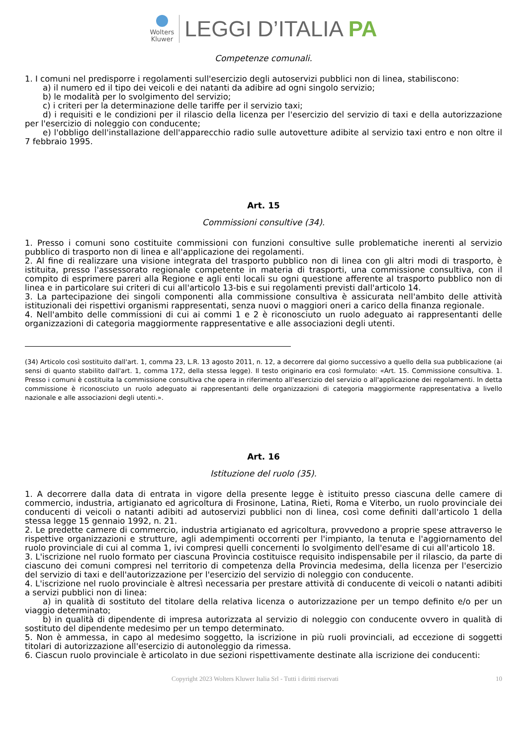Wolters
Kluwer
LEGGI D’ITALIA PA
Competenze comunali.
1. I comuni nel predisporre i regolamenti sull'esercizio degli autoservizi pubblici non di linea, stabiliscono:
a) il numero ed il tipo dei veicoli e dei natanti da adibire ad ogni singolo servizio;
b) le modalità per lo svolgimento del servizio;
c) i criteri per la determinazione delle tariffe per il servizio taxi;
d) i requisiti e le condizioni per il rilascio della licenza per l'esercizio del servizio di taxi e della autorizzazione per l'esercizio di noleggio con conducente;
e) l'obbligo dell'installazione dell'apparecchio radio sulle autovetture adibite al servizio taxi entro e non oltre il 7 febbraio 1995.
Art. 15
Commissioni consultive (34).
1. Presso i comuni sono costituite commissioni con funzioni consultive sulle problematiche inerenti al servizio pubblico di trasporto non di linea e all'applicazione dei regolamenti.
2. Al fine di realizzare una visione integrata del trasporto pubblico non di linea con gli altri modi di trasporto, è istituita, presso l'assessorato regionale competente in materia di trasporti, una commissione consultiva, con il compito di esprimere pareri alla Regione e agli enti locali su ogni questione afferente al trasporto pubblico non di linea e in particolare sui criteri di cui all'articolo 13-bis e sui regolamenti previsti dall'articolo 14.
3. La partecipazione dei singoli componenti alla commissione consultiva è assicurata nell'ambito delle attività istituzionali dei rispettivi organismi rappresentati, senza nuovi o maggiori oneri a carico della finanza regionale.
4. Nell'ambito delle commissioni di cui ai commi 1 e 2 è riconosciuto un ruolo adeguato ai rappresentanti delle organizzazioni di categoria maggiormente rappresentative e alle associazioni degli utenti.
(34) Articolo così sostituito dall'art. 1, comma 23, L.R. 13 agosto 2011, n. 12, a decorrere dal giorno successivo a quello della sua pubblicazione (ai sensi di quanto stabilito dall'art. 1, comma 172, della stessa legge). Il testo originario era così formulato: «Art. 15. Commissione consultiva. 1. Presso i comuni è costituita la commissione consultiva che opera in riferimento all'esercizio del servizio o all'applicazione dei regolamenti. In detta commissione è riconosciuto un ruolo adeguato ai rappresentanti delle organizzazioni di categoria maggiormente rappresentativa a livello nazionale e alle associazioni degli utenti.».
Art. 16
Istituzione del ruolo (35).
1. A decorrere dalla data di entrata in vigore della presente legge è istituito presso ciascuna delle camere di commercio, industria, artigianato ed agricoltura di Frosinone, Latina, Rieti, Roma e Viterbo, un ruolo provinciale dei conducenti di veicoli o natanti adibiti ad autoservizi pubblici non di linea, così come definiti dall'articolo 1 della stessa legge 15 gennaio 1992, n. 21.
2. Le predette camere di commercio, industria artigianato ed agricoltura, provvedono a proprie spese attraverso le rispettive organizzazioni e strutture, agli adempimenti occorrenti per l'impianto, la tenuta e l'aggiornamento del ruolo provinciale di cui al comma 1, ivi compresi quelli concernenti lo svolgimento dell'esame di cui all'articolo 18.
3. L'iscrizione nel ruolo formato per ciascuna Provincia costituisce requisito indispensabile per il rilascio, da parte di ciascuno dei comuni compresi nel territorio di competenza della Provincia medesima, della licenza per l'esercizio del servizio di taxi e dell'autorizzazione per l'esercizio del servizio di noleggio con conducente.
4. L'iscrizione nel ruolo provinciale è altresì necessaria per prestare attività di conducente di veicoli o natanti adibiti a servizi pubblici non di linea:
a) in qualità di sostituto del titolare della relativa licenza o autorizzazione per un tempo definito e/o per un viaggio determinato;
b) in qualità di dipendente di impresa autorizzata al servizio di noleggio con conducente ovvero in qualità di sostituto del dipendente medesimo per un tempo determinato.
5. Non è ammessa, in capo al medesimo soggetto, la iscrizione in più ruoli provinciali, ad eccezione di soggetti titolari di autorizzazione all'esercizio di autonoleggio da rimessa.
6. Ciascun ruolo provinciale è articolato in due sezioni rispettivamente destinate alla iscrizione dei conducenti:
Copyright 2023 Wolters Kluwer Italia Srl - Tutti i diritti riservati 10